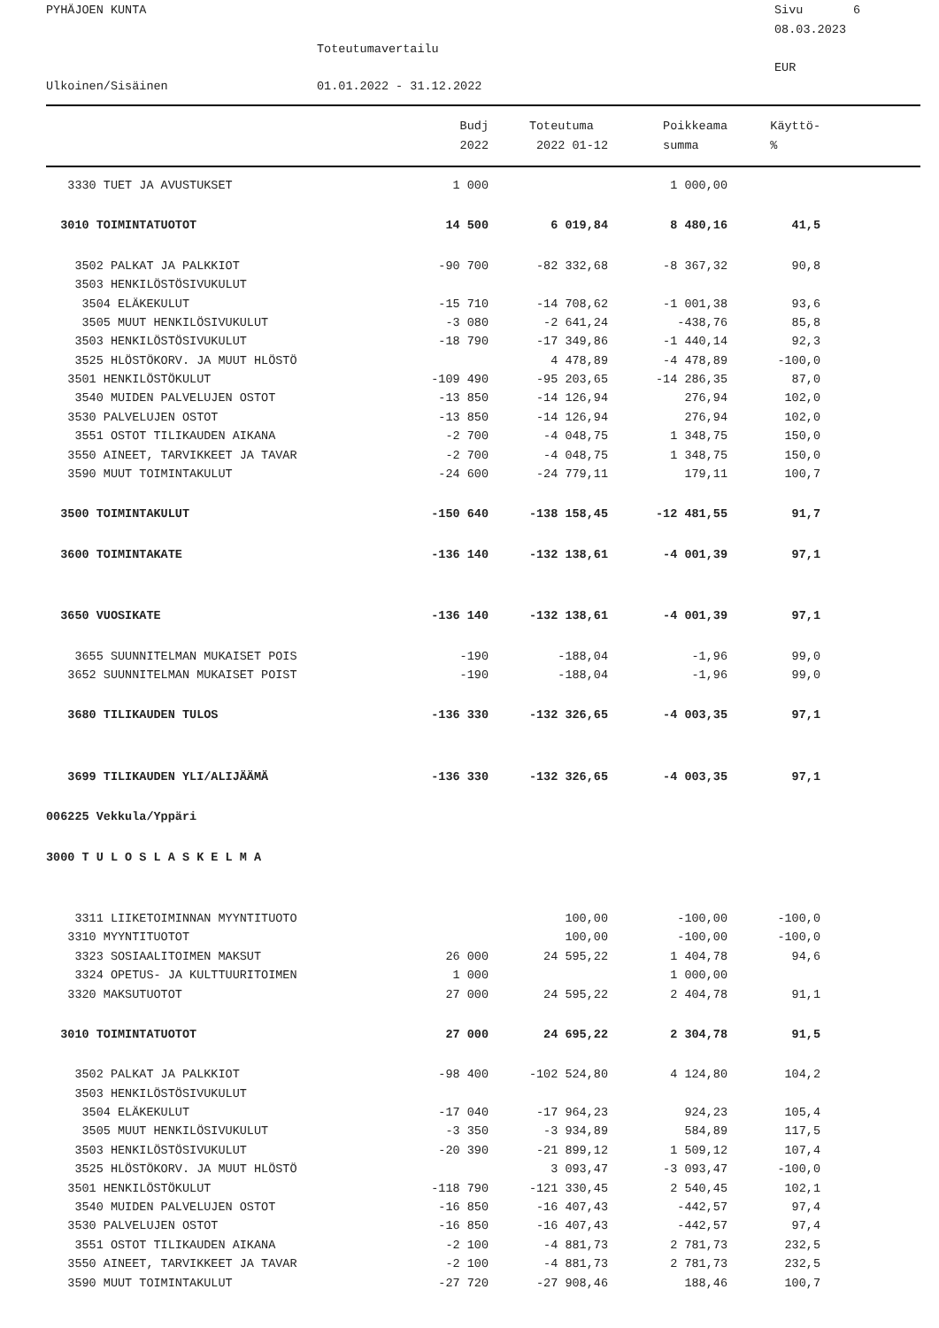PYHÄJOEN KUNTA
Sivu 6
08.03.2023
Toteutumavertailu
EUR
Ulkoinen/Sisäinen
01.01.2022 - 31.12.2022
| | Budj | Toteutuma | Poikkeama | Käyttö- | |
| --- | --- | --- | --- | --- | --- |
| | 2022 | 2022 01-12 | summa | % | |
| 3330 TUET JA AVUSTUKSET | 1 000 | | 1 000,00 | | |
| 3010 TOIMINTATUOTOT | 14 500 | 6 019,84 | 8 480,16 | 41,5 | |
| 3502 PALKAT JA PALKKIOT | -90 700 | -82 332,68 | -8 367,32 | 90,8 | |
| 3503 HENKILÖSTÖSIVUKULUT | | | | | |
| 3504 ELÄKEKULUT | -15 710 | -14 708,62 | -1 001,38 | 93,6 | |
| 3505 MUUT HENKILÖSIVUKULUT | -3 080 | -2 641,24 | -438,76 | 85,8 | |
| 3503 HENKILÖSTÖSIVUKULUT | -18 790 | -17 349,86 | -1 440,14 | 92,3 | |
| 3525 HLÖSTÖKORV. JA MUUT HLÖSTÖ | | 4 478,89 | -4 478,89 | -100,0 | |
| 3501 HENKILÖSTÖKULUT | -109 490 | -95 203,65 | -14 286,35 | 87,0 | |
| 3540 MUIDEN PALVELUJEN OSTOT | -13 850 | -14 126,94 | 276,94 | 102,0 | |
| 3530 PALVELUJEN OSTOT | -13 850 | -14 126,94 | 276,94 | 102,0 | |
| 3551 OSTOT TILIKAUDEN AIKANA | -2 700 | -4 048,75 | 1 348,75 | 150,0 | |
| 3550 AINEET, TARVIKKEET JA TAVAR | -2 700 | -4 048,75 | 1 348,75 | 150,0 | |
| 3590 MUUT TOIMINTAKULUT | -24 600 | -24 779,11 | 179,11 | 100,7 | |
| 3500 TOIMINTAKULUT | -150 640 | -138 158,45 | -12 481,55 | 91,7 | |
| 3600 TOIMINTAKATE | -136 140 | -132 138,61 | -4 001,39 | 97,1 | |
| 3650 VUOSIKATE | -136 140 | -132 138,61 | -4 001,39 | 97,1 | |
| 3655 SUUNNITELMAN MUKAISET POIS | -190 | -188,04 | -1,96 | 99,0 | |
| 3652 SUUNNITELMAN MUKAISET POIST | -190 | -188,04 | -1,96 | 99,0 | |
| 3680 TILIKAUDEN TULOS | -136 330 | -132 326,65 | -4 003,35 | 97,1 | |
| 3699 TILIKAUDEN YLI/ALIJÄÄMÄ | -136 330 | -132 326,65 | -4 003,35 | 97,1 | |
| 006225 Vekkula/Yppäri | | | | | |
| 3000 T U L O S L A S K E L M A | | | | | |
| 3311 LIIKETOIMINNAN MYYNTITUOTO | | 100,00 | -100,00 | -100,0 | |
| 3310 MYYNTITUOTOT | | 100,00 | -100,00 | -100,0 | |
| 3323 SOSIAALITOIMEN MAKSUT | 26 000 | 24 595,22 | 1 404,78 | 94,6 | |
| 3324 OPETUS- JA KULTTUURITOIMEN | 1 000 | | 1 000,00 | | |
| 3320 MAKSUTUOTOT | 27 000 | 24 595,22 | 2 404,78 | 91,1 | |
| 3010 TOIMINTATUOTOT | 27 000 | 24 695,22 | 2 304,78 | 91,5 | |
| 3502 PALKAT JA PALKKIOT | -98 400 | -102 524,80 | 4 124,80 | 104,2 | |
| 3503 HENKILÖSTÖSIVUKULUT | | | | | |
| 3504 ELÄKEKULUT | -17 040 | -17 964,23 | 924,23 | 105,4 | |
| 3505 MUUT HENKILÖSIVUKULUT | -3 350 | -3 934,89 | 584,89 | 117,5 | |
| 3503 HENKILÖSTÖSIVUKULUT | -20 390 | -21 899,12 | 1 509,12 | 107,4 | |
| 3525 HLÖSTÖKORV. JA MUUT HLÖSTÖ | | 3 093,47 | -3 093,47 | -100,0 | |
| 3501 HENKILÖSTÖKULUT | -118 790 | -121 330,45 | 2 540,45 | 102,1 | |
| 3540 MUIDEN PALVELUJEN OSTOT | -16 850 | -16 407,43 | -442,57 | 97,4 | |
| 3530 PALVELUJEN OSTOT | -16 850 | -16 407,43 | -442,57 | 97,4 | |
| 3551 OSTOT TILIKAUDEN AIKANA | -2 100 | -4 881,73 | 2 781,73 | 232,5 | |
| 3550 AINEET, TARVIKKEET JA TAVAR | -2 100 | -4 881,73 | 2 781,73 | 232,5 | |
| 3590 MUUT TOIMINTAKULUT | -27 720 | -27 908,46 | 188,46 | 100,7 | |